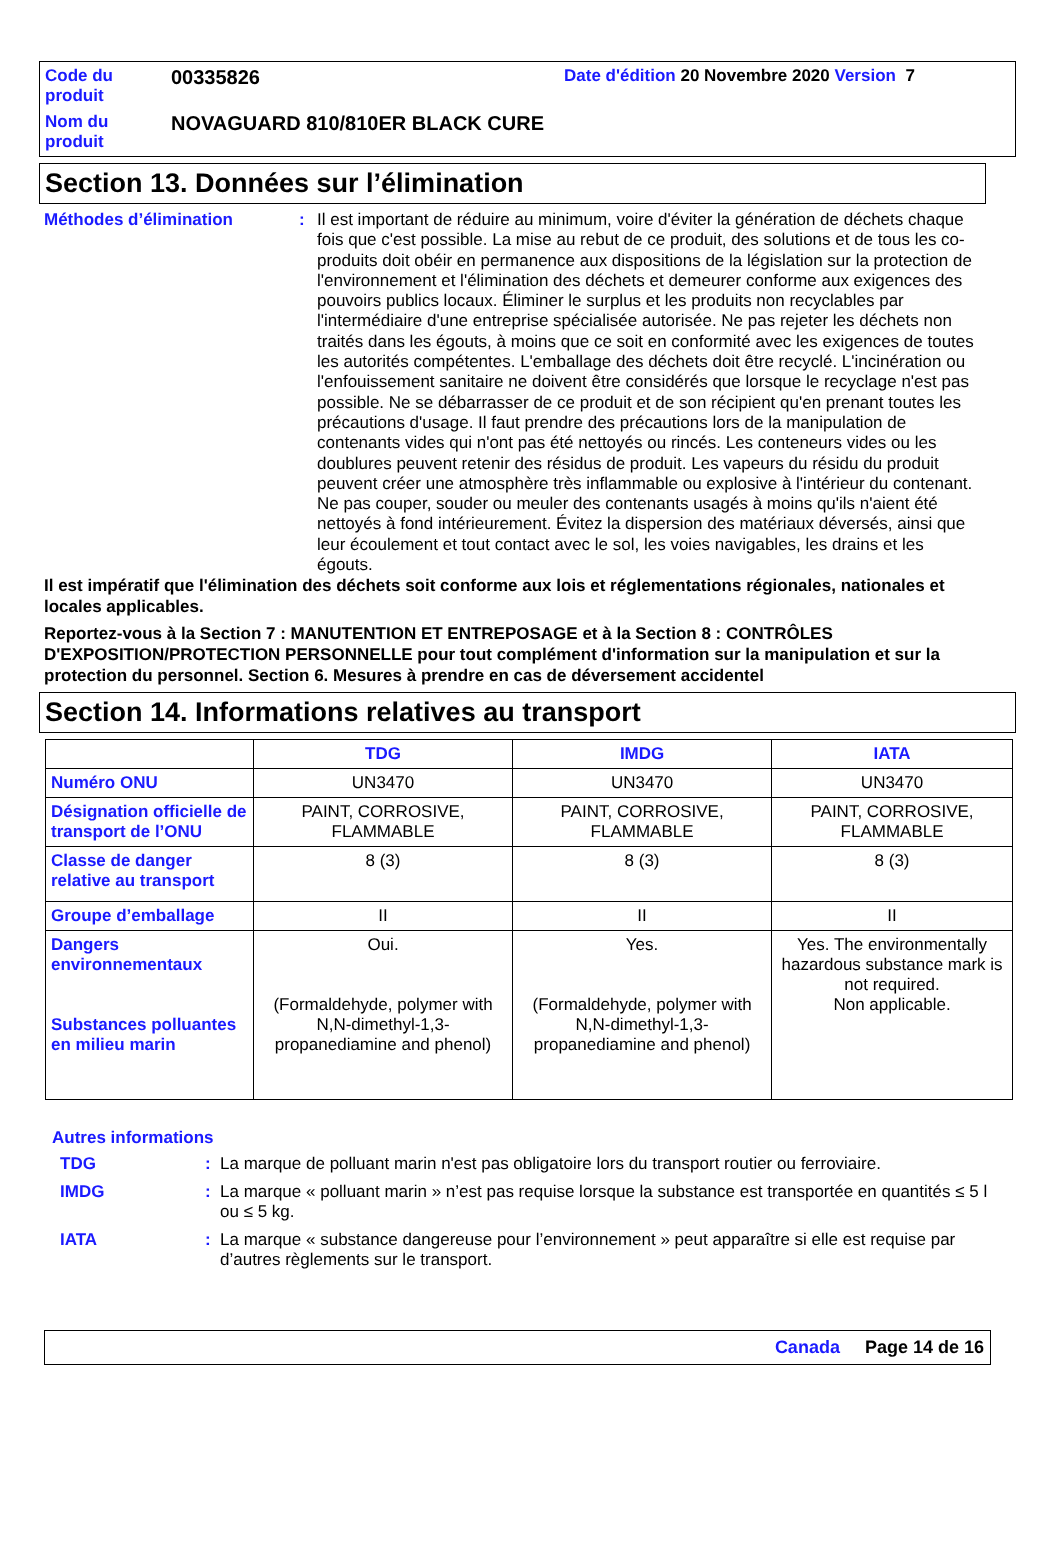Code du produit
00335826
Date d'édition 20 Novembre 2020 Version 7
Nom du produit
NOVAGUARD 810/810ER BLACK CURE
Section 13. Données sur l’élimination
Méthodes d’élimination :
Il est important de réduire au minimum, voire d'éviter la génération de déchets chaque fois que c'est possible. La mise au rebut de ce produit, des solutions et de tous les co-produits doit obéir en permanence aux dispositions de la législation sur la protection de l'environnement et l'élimination des déchets et demeurer conforme aux exigences des pouvoirs publics locaux. Éliminer le surplus et les produits non recyclables par l'intermédiaire d'une entreprise spécialisée autorisée. Ne pas rejeter les déchets non traités dans les égouts, à moins que ce soit en conformité avec les exigences de toutes les autorités compétentes. L'emballage des déchets doit être recyclé. L'incinération ou l'enfouissement sanitaire ne doivent être considérés que lorsque le recyclage n'est pas possible. Ne se débarrasser de ce produit et de son récipient qu'en prenant toutes les précautions d'usage. Il faut prendre des précautions lors de la manipulation de contenants vides qui n'ont pas été nettoyés ou rincés. Les conteneurs vides ou les doublures peuvent retenir des résidus de produit. Les vapeurs du résidu du produit peuvent créer une atmosphère très inflammable ou explosive à l'intérieur du contenant. Ne pas couper, souder ou meuler des contenants usagés à moins qu'ils n'aient été nettoyés à fond intérieurement. Évitez la dispersion des matériaux déversés, ainsi que leur écoulement et tout contact avec le sol, les voies navigables, les drains et les égouts.
Il est impératif que l'élimination des déchets soit conforme aux lois et réglementations régionales, nationales et locales applicables.
Reportez-vous à la Section 7 : MANUTENTION ET ENTREPOSAGE et à la Section 8 : CONTRÔLES D'EXPOSITION/PROTECTION PERSONNELLE pour tout complément d'information sur la manipulation et sur la protection du personnel. Section 6. Mesures à prendre en cas de déversement accidentel
Section 14. Informations relatives au transport
| | TDG | IMDG | IATA |
| --- | --- | --- | --- |
| Numéro ONU | UN3470 | UN3470 | UN3470 |
| Désignation officielle de transport de l’ONU | PAINT, CORROSIVE, FLAMMABLE | PAINT, CORROSIVE, FLAMMABLE | PAINT, CORROSIVE, FLAMMABLE |
| Classe de danger relative au transport | 8 (3) | 8 (3) | 8 (3) |
| Groupe d’emballage | II | II | II |
| Dangers environnementaux Substances polluantes en milieu marin | Oui. (Formaldehyde, polymer with N,N-dimethyl-1,3-propanediamine and phenol) | Yes. (Formaldehyde, polymer with N,N-dimethyl-1,3-propanediamine and phenol) | Yes. The environmentally hazardous substance mark is not required. Non applicable. |
Autres informations
TDG
:
La marque de polluant marin n'est pas obligatoire lors du transport routier ou ferroviaire.
IMDG
:
La marque « polluant marin » n’est pas requise lorsque la substance est transportée en quantités ≤ 5 l ou ≤ 5 kg.
IATA
:
La marque « substance dangereuse pour l’environnement » peut apparaître si elle est requise par d’autres règlements sur le transport.
Canada Page 14 de 16